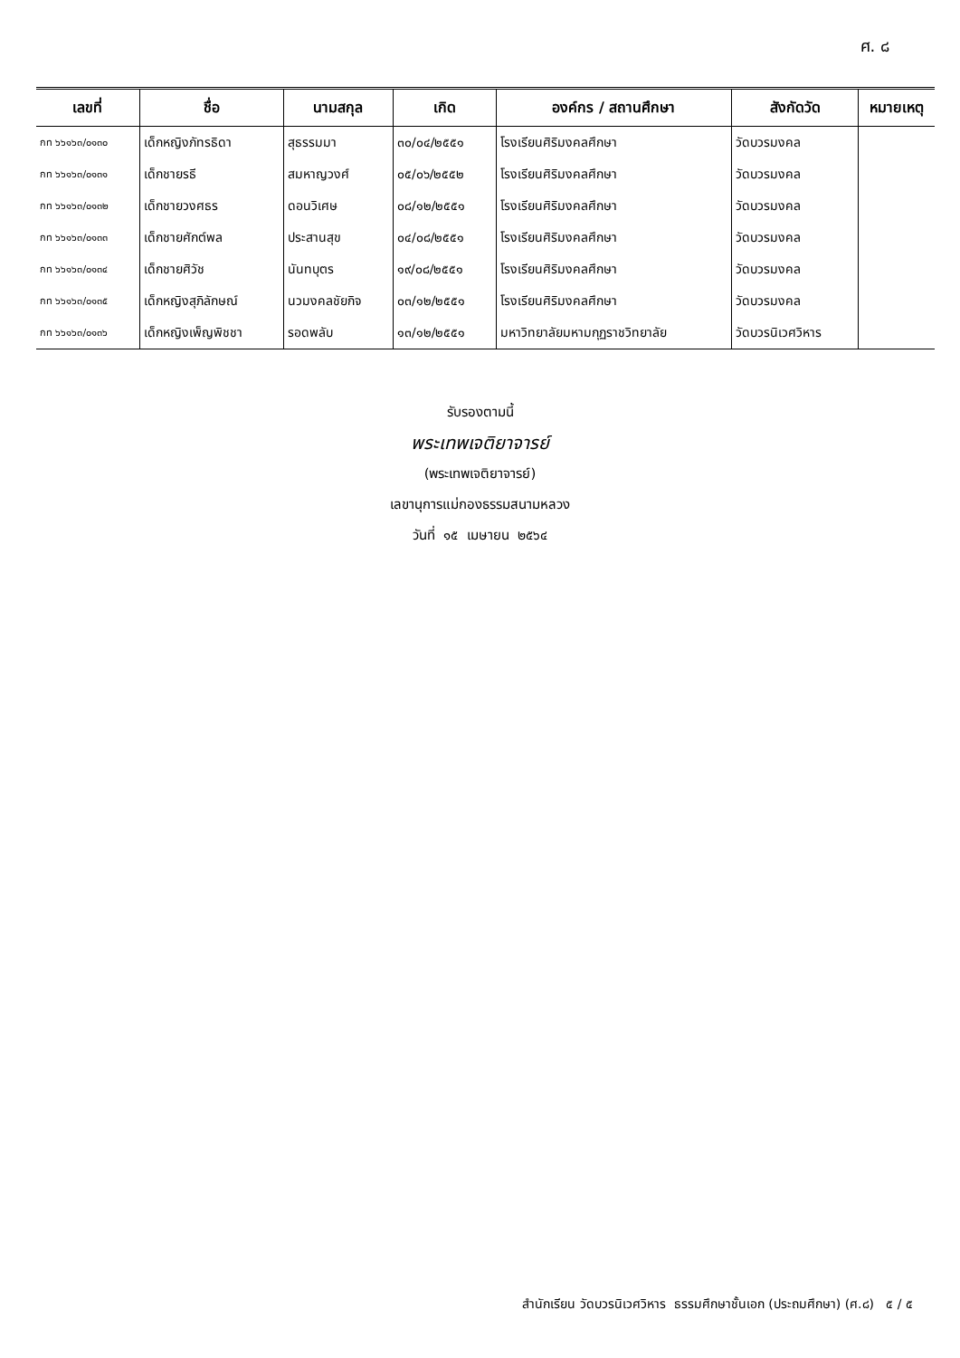ศ. ๘
| เลขที่ | ชื่อ | นามสกุล | เกิด | องค์กร / สถานศึกษา | สังกัดวัด | หมายเหตุ |
| --- | --- | --- | --- | --- | --- | --- |
| กท ๖๖๑๖๓/๐๑๓๐ | เด็กหญิงภัทรธิดา | สุธรรมมา | ๓๐/๐๔/๒๕๕๑ | โรงเรียนศิริมงคลศึกษา | วัดบวรมงคล | |
| กท ๖๖๑๖๓/๐๑๓๑ | เด็กชายรธี | สมหาญวงศ์ | ๐๕/๐๖/๒๕๕๒ | โรงเรียนศิริมงคลศึกษา | วัดบวรมงคล | |
| กท ๖๖๑๖๓/๐๑๓๒ | เด็กชายวงศธร | ดอนวิเศษ | ๐๘/๑๒/๒๕๕๑ | โรงเรียนศิริมงคลศึกษา | วัดบวรมงคล | |
| กท ๖๖๑๖๓/๐๑๓๓ | เด็กชายศักต์พล | ประสานสุข | ๐๔/๐๘/๒๕๕๑ | โรงเรียนศิริมงคลศึกษา | วัดบวรมงคล | |
| กท ๖๖๑๖๓/๐๑๓๔ | เด็กชายศิวัช | นันทบุตร | ๑๙/๐๘/๒๕๕๑ | โรงเรียนศิริมงคลศึกษา | วัดบวรมงคล | |
| กท ๖๖๑๖๓/๐๑๓๕ | เด็กหญิงสุภิลักษณ์ | นวมงคลชัยกิจ | ๐๓/๑๒/๒๕๕๑ | โรงเรียนศิริมงคลศึกษา | วัดบวรมงคล | |
| กท ๖๖๑๖๓/๐๑๓๖ | เด็กหญิงเพ็ญพิชชา | รอดพลับ | ๑๓/๑๒/๒๕๕๑ | มหาวิทยาลัยมหามกุฏราชวิทยาลัย | วัดบวรนิเวศวิหาร | |
รับรองตามนี้
พระเทพเจติยาจารย์
(พระเทพเจติยาจารย์)
เลขานุการแม่กองธรรมสนามหลวง
วันที่ ๑๕ เมษายน ๒๕๖๔
สำนักเรียน วัดบวรนิเวศวิหาร ธรรมศึกษาชั้นเอก (ประถมศึกษา) (ศ.๘) ๕ / ๕